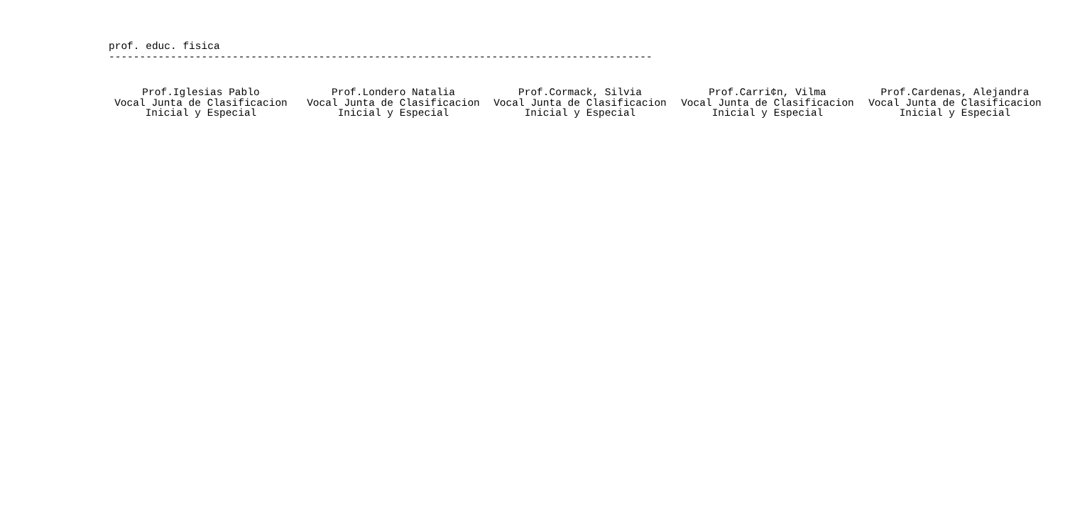prof. educ. fisica ----------------------------------------------------------------------------------------
Prof.Iglesias Pablo Vocal Junta de Clasificacion Inicial y Especial
Prof.Londero Natalia Vocal Junta de Clasificacion Inicial y Especial
Prof.Cormack, Silvia Vocal Junta de Clasificacion Inicial y Especial
Prof.Carri¢n, Vilma Vocal Junta de Clasificacion Inicial y Especial
Prof.Cardenas, Alejandra Vocal Junta de Clasificacion Inicial y Especial